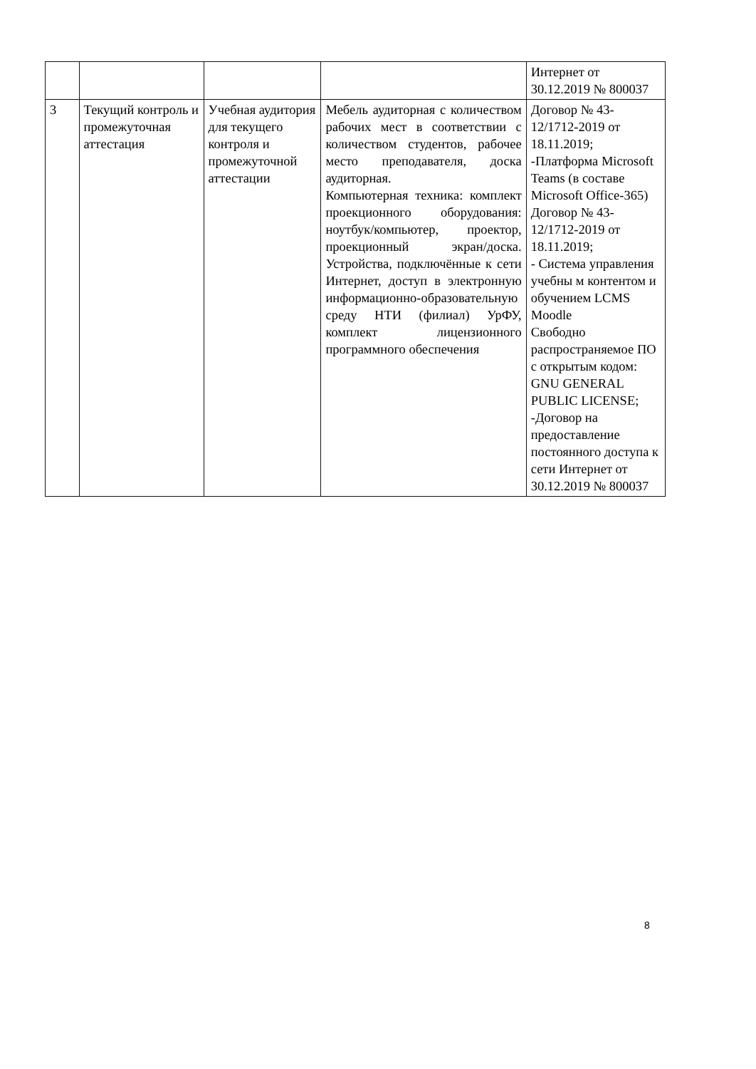| | | | | Интернет от 30.12.2019 № 800037 |
| 3 | Текущий контроль и промежуточная аттестация | Учебная аудитория для текущего контроля и промежуточной аттестации | Мебель аудиторная с количеством рабочих мест в соответствии с количеством студентов, рабочее место преподавателя, доска аудиторная. Компьютерная техника: комплект проекционного оборудования: ноутбук/компьютер, проектор, проекционный экран/доска. Устройства, подключённые к сети Интернет, доступ в электронную информационно-образовательную среду НТИ (филиал) УрФУ, комплект лицензионного программного обеспечения | Договор № 43-12/1712-2019 от 18.11.2019; -Платформа Microsoft Teams (в составе Microsoft Office-365) Договор № 43-12/1712-2019 от 18.11.2019; - Система управления учебны м контентом и обучением LCMS Moodle Свободно распространяемое ПО с открытым кодом: GNU GENERAL PUBLIC LICENSE; -Договор на предоставление постоянного доступа к сети Интернет от 30.12.2019 № 800037 |
8